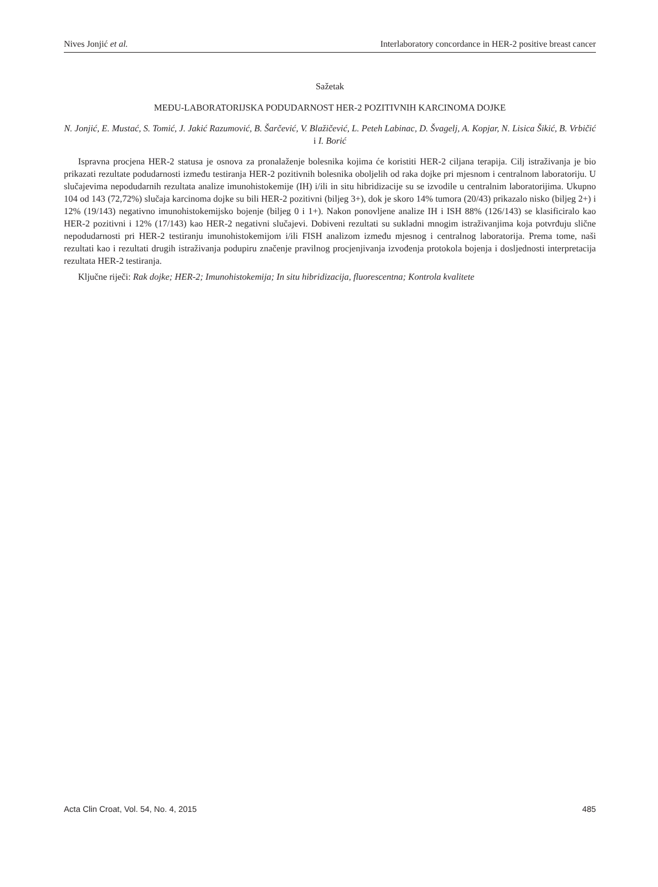Nives Jonjić et al. Interlaboratory concordance in HER-2 positive breast cancer
Sažetak
MEĐU-LABORATORIJSKA PODUDARNOST HER-2 POZITIVNIH KARCINOMA DOJKE
N. Jonjić, E. Mustać, S. Tomić, J. Jakić Razumović, B. Šarčević, V. Blažičević, L. Peteh Labinac, D. Švagelj, A. Kopjar, N. Lisica Šikić, B. Vrbičić i I. Borić
Ispravna procjena HER-2 statusa je osnova za pronalaženje bolesnika kojima će koristiti HER-2 ciljana terapija. Cilj istraživanja je bio prikazati rezultate podudarnosti između testiranja HER-2 pozitivnih bolesnika oboljelih od raka dojke pri mjesnom i centralnom laboratoriju. U slučajevima nepodudarnih rezultata analize imunohistokemije (IH) i/ili in situ hibridizacije su se izvodile u centralnim laboratorijima. Ukupno 104 od 143 (72,72%) slučaja karcinoma dojke su bili HER-2 pozitivni (biljeg 3+), dok je skoro 14% tumora (20/43) prikazalo nisko (biljeg 2+) i 12% (19/143) negativno imunohistokemijsko bojenje (biljeg 0 i 1+). Nakon ponovljene analize IH i ISH 88% (126/143) se klasificiralo kao HER-2 pozitivni i 12% (17/143) kao HER-2 negativni slučajevi. Dobiveni rezultati su sukladni mnogim istraživanjima koja potvrđuju slične nepodudarnosti pri HER-2 testiranju imunohistokemijom i/ili FISH analizom između mjesnog i centralnog laboratorija. Prema tome, naši rezultati kao i rezultati drugih istraživanja podupiru značenje pravilnog procjenjivanja izvođenja protokola bojenja i dosljednosti interpretacija rezultata HER-2 testiranja.
Ključne riječi: Rak dojke; HER-2; Imunohistokemija; In situ hibridizacija, fluorescentna; Kontrola kvalitete
Acta Clin Croat, Vol. 54, No. 4, 2015 485